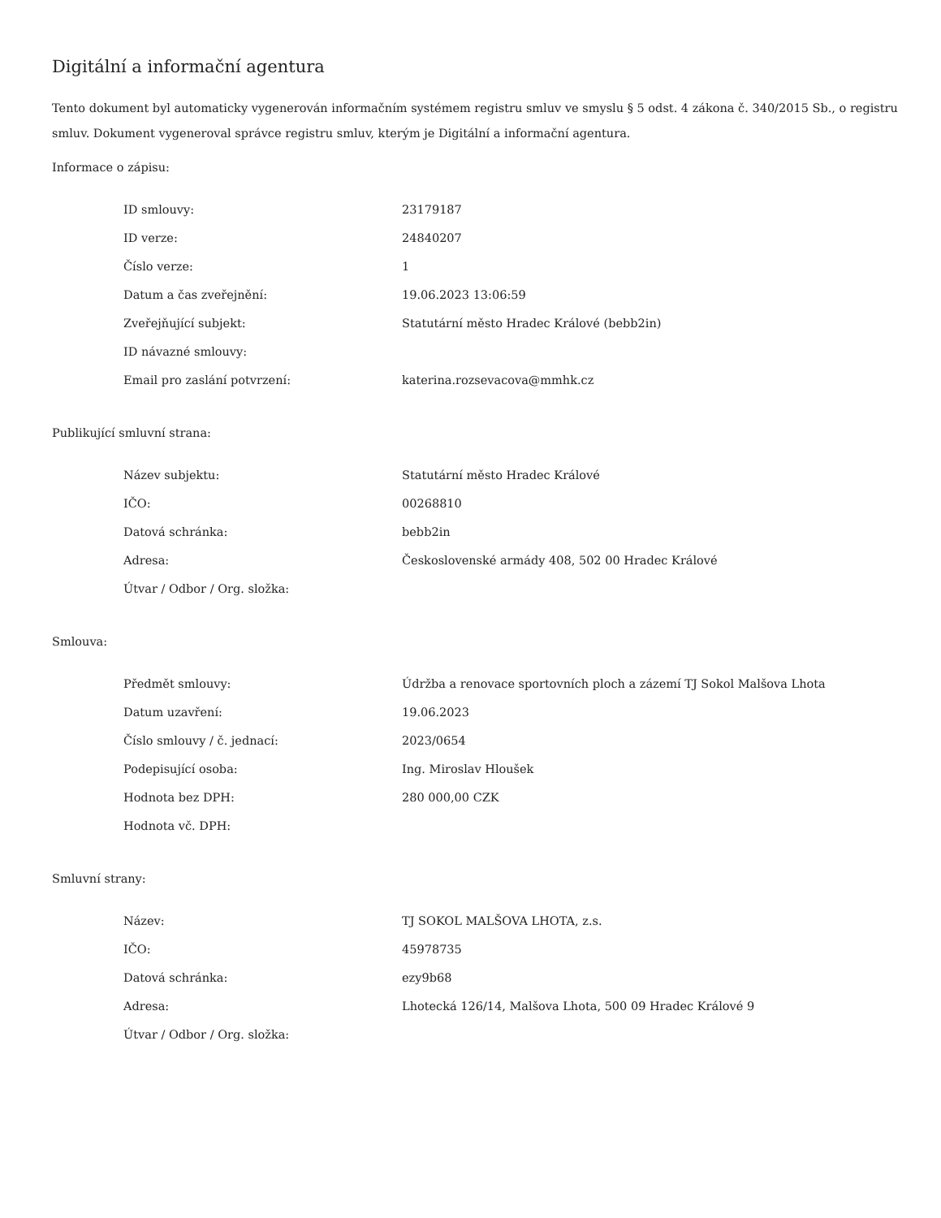Digitální a informační agentura
Tento dokument byl automaticky vygenerován informačním systémem registru smluv ve smyslu § 5 odst. 4 zákona č. 340/2015 Sb., o registru smluv. Dokument vygeneroval správce registru smluv, kterým je Digitální a informační agentura.
Informace o zápisu:
| ID smlouvy: | 23179187 |
| ID verze: | 24840207 |
| Číslo verze: | 1 |
| Datum a čas zveřejnění: | 19.06.2023 13:06:59 |
| Zveřejňující subjekt: | Statutární město Hradec Králové (bebb2in) |
| ID návazné smlouvy: | |
| Email pro zaslání potvrzení: | katerina.rozsevacova@mmhk.cz |
Publikující smluvní strana:
| Název subjektu: | Statutární město Hradec Králové |
| IČO: | 00268810 |
| Datová schránka: | bebb2in |
| Adresa: | Československé armády 408, 502 00 Hradec Králové |
| Útvar / Odbor / Org. složka: | |
Smlouva:
| Předmět smlouvy: | Údržba a renovace sportovních ploch a zázemí TJ Sokol Malšova Lhota |
| Datum uzavření: | 19.06.2023 |
| Číslo smlouvy / č. jednací: | 2023/0654 |
| Podepisující osoba: | Ing. Miroslav Hloušek |
| Hodnota bez DPH: | 280 000,00 CZK |
| Hodnota vč. DPH: | |
Smluvní strany:
| Název: | TJ SOKOL MALŠOVA LHOTA, z.s. |
| IČO: | 45978735 |
| Datová schránka: | ezy9b68 |
| Adresa: | Lhotecká 126/14, Malšova Lhota, 500 09 Hradec Králové 9 |
| Útvar / Odbor / Org. složka: | |